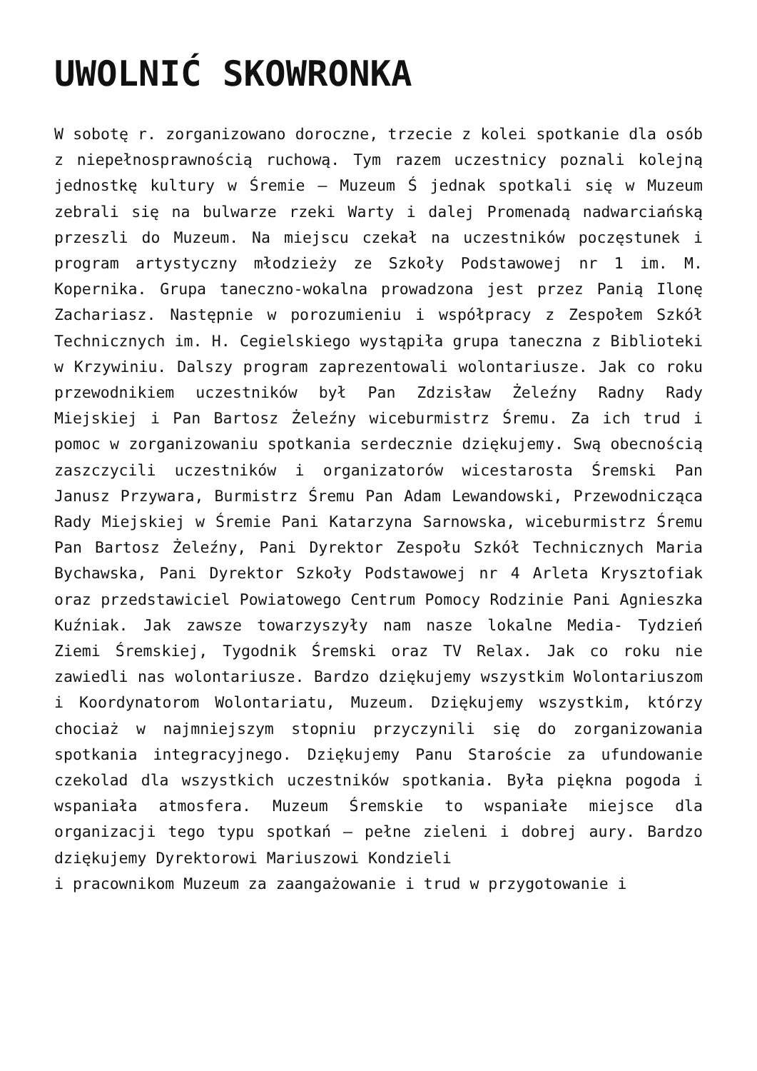UWOLNIĆ SKOWRONKA
W sobotę r. zorganizowano doroczne, trzecie z kolei spotkanie dla osób z niepełnosprawnością ruchową. Tym razem uczestnicy poznali kolejną jednostkę kultury w Śremie – Muzeum Ś jednak spotkali się w Muzeum zebrali się na bulwarze rzeki Warty i dalej Promenadą nadwarciańską przeszli do Muzeum. Na miejscu czekał na uczestników poczęstunek i program artystyczny młodzieży ze Szkoły Podstawowej nr 1 im. M. Kopernika. Grupa taneczno-wokalna prowadzona jest przez Panią Ilonę Zachariasz. Następnie w porozumieniu i współpracy z Zespołem Szkół Technicznych im. H. Cegielskiego wystąpiła grupa taneczna z Biblioteki w Krzywiniu. Dalszy program zaprezentowali wolontariusze. Jak co roku przewodnikiem uczestników był Pan Zdzisław Żeleźny Radny Rady Miejskiej i Pan Bartosz Żeleźny wiceburmistrz Śremu. Za ich trud i pomoc w zorganizowaniu spotkania serdecznie dziękujemy. Swą obecnością zaszczycili uczestników i organizatorów wicestarosta Śremski Pan Janusz Przywara, Burmistrz Śremu Pan Adam Lewandowski, Przewodnicząca Rady Miejskiej w Śremie Pani Katarzyna Sarnowska, wiceburmistrz Śremu Pan Bartosz Żeleźny, Pani Dyrektor Zespołu Szkół Technicznych Maria Bychawska, Pani Dyrektor Szkoły Podstawowej nr 4 Arleta Krysztofiak oraz przedstawiciel Powiatowego Centrum Pomocy Rodzinie Pani Agnieszka Kuźniak. Jak zawsze towarzyszyły nam nasze lokalne Media- Tydzień Ziemi Śremskiej, Tygodnik Śremski oraz TV Relax. Jak co roku nie zawiedli nas wolontariusze. Bardzo dziękujemy wszystkim Wolontariuszom i Koordynatorom Wolontariatu, Muzeum. Dziękujemy wszystkim, którzy chociaż w najmniejszym stopniu przyczynili się do zorganizowania spotkania integracyjnego. Dziękujemy Panu Staroście za ufundowanie czekolad dla wszystkich uczestników spotkania. Była piękna pogoda i wspaniała atmosfera. Muzeum Śremskie to wspaniałe miejsce dla organizacji tego typu spotkań – pełne zieleni i dobrej aury. Bardzo dziękujemy Dyrektorowi Mariuszowi Kondzieli
i pracownikom Muzeum za zaangażowanie i trud w przygotowanie i